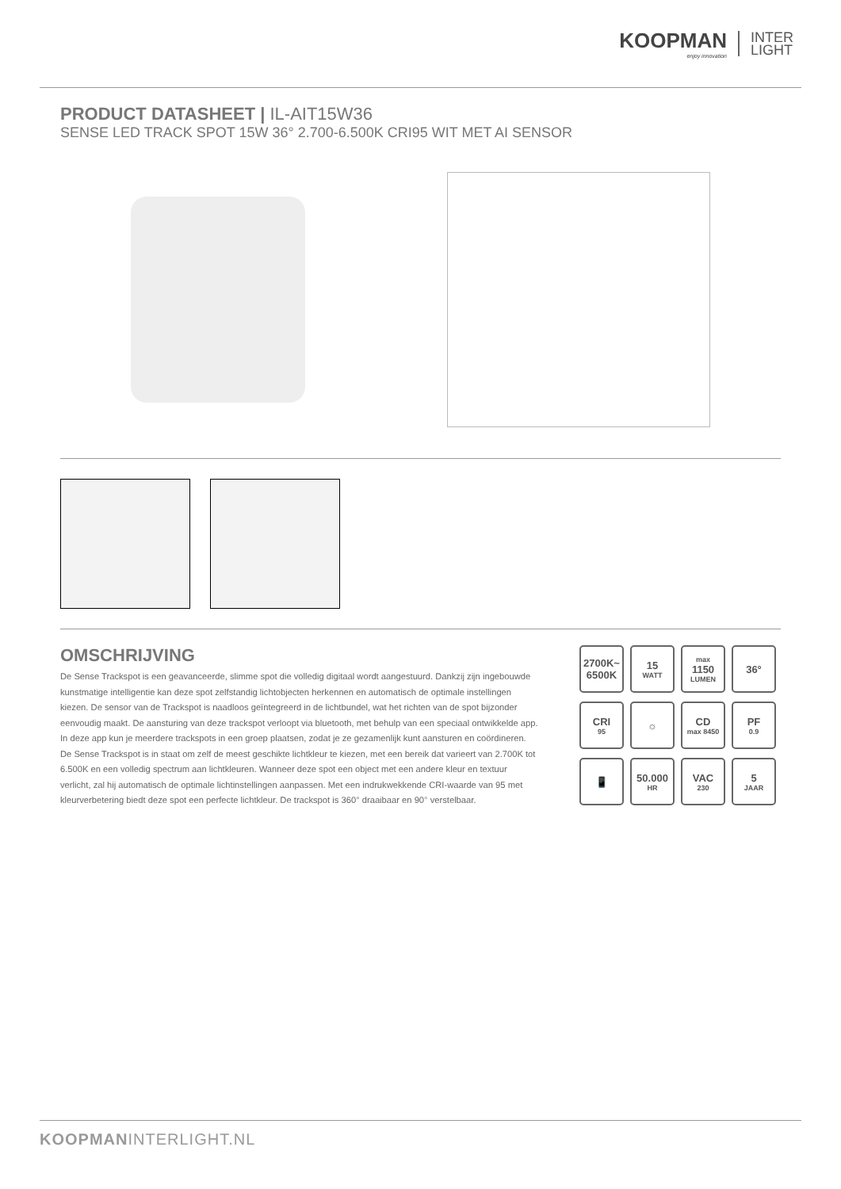KOOPMAN
enjoy innovation
INTER
LIGHT
PRODUCT DATASHEET | IL-AIT15W36
SENSE LED TRACK SPOT 15W 36° 2.700-6.500K CRI95 WIT MET AI SENSOR
OMSCHRIJVING
De Sense Trackspot is een geavanceerde, slimme spot die volledig digitaal wordt aangestuurd. Dankzij zijn ingebouwde kunstmatige intelligentie kan deze spot zelfstandig lichtobjecten herkennen en automatisch de optimale instellingen kiezen. De sensor van de Trackspot is naadloos geïntegreerd in de lichtbundel, wat het richten van de spot bijzonder eenvoudig maakt. De aansturing van deze trackspot verloopt via bluetooth, met behulp van een speciaal ontwikkelde app. In deze app kun je meerdere trackspots in een groep plaatsen, zodat je ze gezamenlijk kunt aansturen en coördineren. De Sense Trackspot is in staat om zelf de meest geschikte lichtkleur te kiezen, met een bereik dat varieert van 2.700K tot 6.500K en een volledig spectrum aan lichtkleuren. Wanneer deze spot een object met een andere kleur en textuur verlicht, zal hij automatisch de optimale lichtinstellingen aanpassen. Met een indrukwekkende CRI-waarde van 95 met kleurverbetering biedt deze spot een perfecte lichtkleur. De trackspot is 360° draaibaar en 90° verstelbaar.
2700K~
6500K
15
WATT
max
1150
LUMEN
36°
CRI
95
☼
CD
max 8450
PF
0.9
📱
50.000
HR
VAC
230
5
JAAR
KOOPMANINTERLIGHT.NL